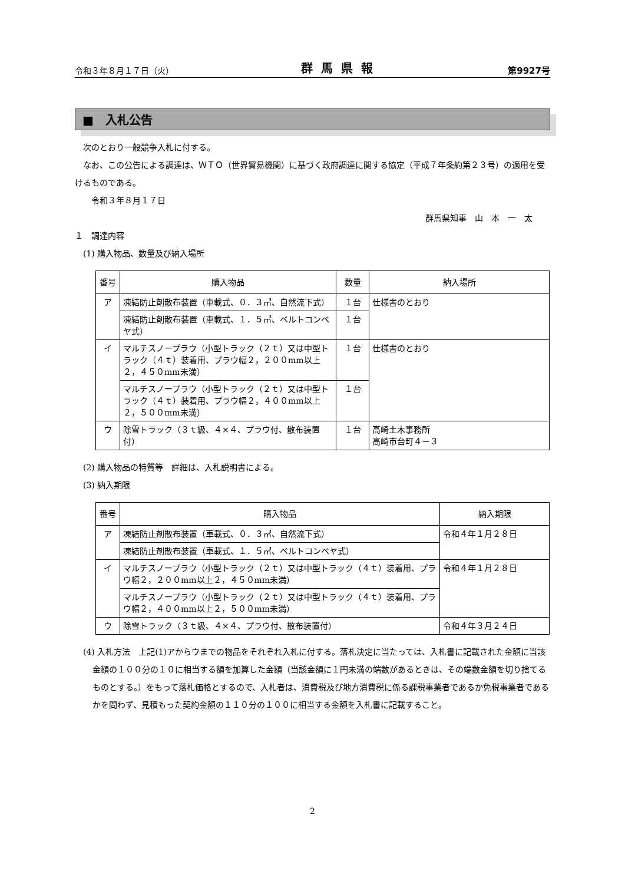令和３年８月１７日（火） 群馬県報 第9927号
■　入札公告
　次のとおり一般競争入札に付する。
　なお、この公告による調達は、ＷＴＯ（世界貿易機関）に基づく政府調達に関する協定（平成７年条約第２３号）の適用を受けるものである。
　　令和３年８月１７日
群馬県知事　山　本　一　太
１　調達内容
　(1) 購入物品、数量及び納入場所
| 番号 | 購入物品 | 数量 | 納入場所 |
| --- | --- | --- | --- |
| ア | 凍結防止剤散布装置（車載式、０．３㎥、自然流下式） | １台 | 仕様書のとおり |
| | 凍結防止剤散布装置（車載式、１．５㎥、ベルトコンベヤ式） | １台 | |
| イ | マルチスノープラウ（小型トラック（２ｔ）又は中型トラック（４ｔ）装着用、プラウ幅２，２００mm以上２，４５０mm未満） | １台 | 仕様書のとおり |
| | マルチスノープラウ（小型トラック（２ｔ）又は中型トラック（４ｔ）装着用、プラウ幅２，４００mm以上２，５００mm未満） | １台 | |
| ウ | 除雪トラック（３ｔ級、４×４、プラウ付、散布装置付） | １台 | 高崎土木事務所 高崎市台町４－３ |
　(2) 購入物品の特質等　詳細は、入札説明書による。
　(3) 納入期限
| 番号 | 購入物品 | 納入期限 |
| --- | --- | --- |
| ア | 凍結防止剤散布装置（車載式、０．３㎥、自然流下式） | 令和４年１月２８日 |
| | 凍結防止剤散布装置（車載式、１．５㎥、ベルトコンベヤ式） | |
| イ | マルチスノープラウ（小型トラック（２ｔ）又は中型トラック（４ｔ）装着用、プラウ幅２，２００mm以上２，４５０mm未満） | 令和４年１月２８日 |
| | マルチスノープラウ（小型トラック（２ｔ）又は中型トラック（４ｔ）装着用、プラウ幅２，４００mm以上２，５００mm未満） | |
| ウ | 除雪トラック（３ｔ級、４×４、プラウ付、散布装置付） | 令和４年３月２４日 |
(4) 入札方法　上記(1)アからウまでの物品をそれぞれ入札に付する。落札決定に当たっては、入札書に記載された金額に当該金額の１００分の１０に相当する額を加算した金額（当該金額に１円未満の端数があるときは、その端数金額を切り捨てるものとする。）をもって落札価格とするので、入札者は、消費税及び地方消費税に係る課税事業者であるか免税事業者であるかを問わず、見積もった契約金額の１１０分の１００に相当する金額を入札書に記載すること。
2